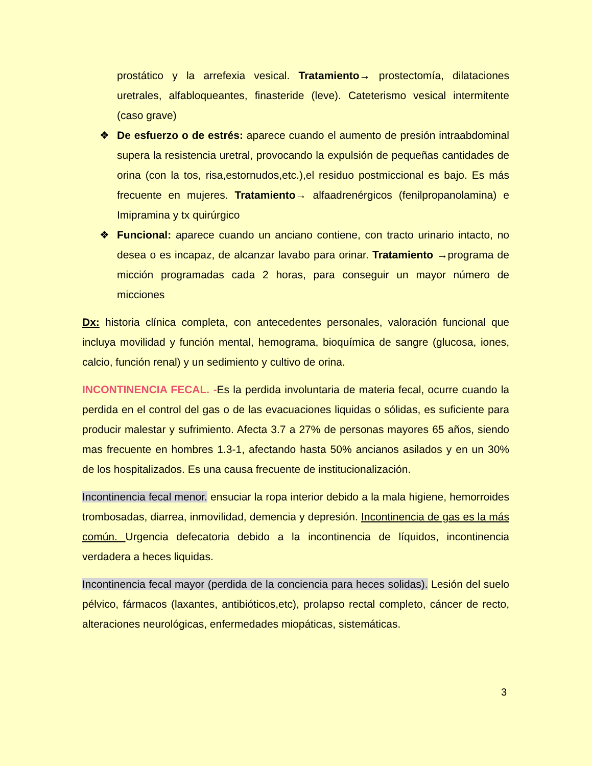prostático y la arrefexia vesical. Tratamiento→ prostectomía, dilataciones uretrales, alfabloqueantes, finasteride (leve). Cateterismo vesical intermitente (caso grave)
❖ De esfuerzo o de estrés: aparece cuando el aumento de presión intraabdominal supera la resistencia uretral, provocando la expulsión de pequeñas cantidades de orina (con la tos, risa,estornudos,etc.),el residuo postmiccional es bajo. Es más frecuente en mujeres. Tratamiento→ alfaadrenérgicos (fenilpropanolamina) e Imipramina y tx quirúrgico
❖ Funcional: aparece cuando un anciano contiene, con tracto urinario intacto, no desea o es incapaz, de alcanzar lavabo para orinar. Tratamiento →programa de micción programadas cada 2 horas, para conseguir un mayor número de micciones
Dx: historia clínica completa, con antecedentes personales, valoración funcional que incluya movilidad y función mental, hemograma, bioquímica de sangre (glucosa, iones, calcio, función renal) y un sedimiento y cultivo de orina.
INCONTINENCIA FECAL. -Es la perdida involuntaria de materia fecal, ocurre cuando la perdida en el control del gas o de las evacuaciones liquidas o sólidas, es suficiente para producir malestar y sufrimiento. Afecta 3.7 a 27% de personas mayores 65 años, siendo mas frecuente en hombres 1.3-1, afectando hasta 50% ancianos asilados y en un 30% de los hospitalizados. Es una causa frecuente de institucionalización.
Incontinencia fecal menor. ensuciar la ropa interior debido a la mala higiene, hemorroides trombosadas, diarrea, inmovilidad, demencia y depresión. Incontinencia de gas es la más común. Urgencia defecatoria debido a la incontinencia de líquidos, incontinencia verdadera a heces liquidas.
Incontinencia fecal mayor (perdida de la conciencia para heces solidas). Lesión del suelo pélvico, fármacos (laxantes, antibióticos,etc), prolapso rectal completo, cáncer de recto, alteraciones neurológicas, enfermedades miopáticas, sistemáticas.
3